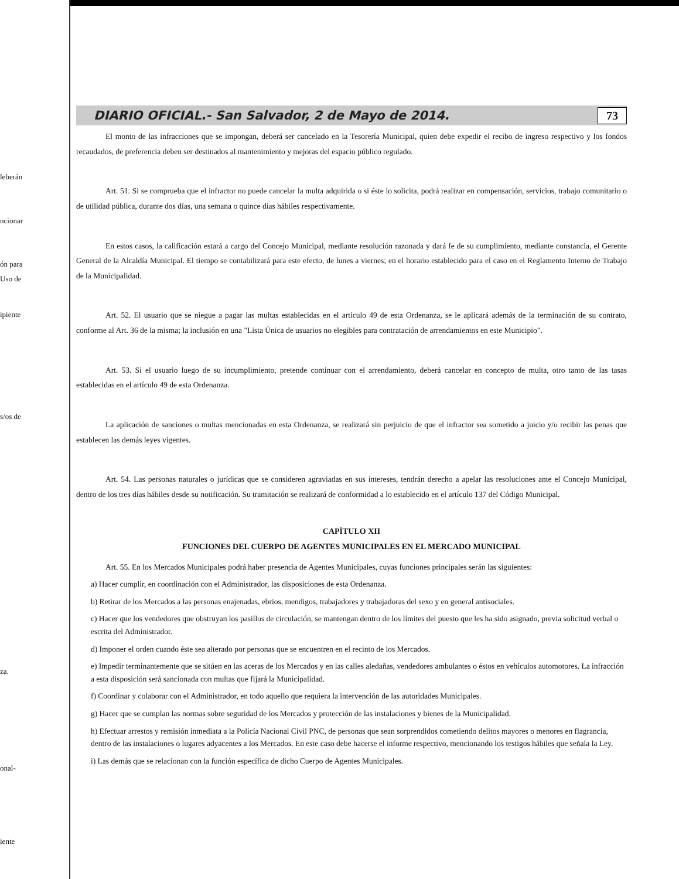leberán
ncionar
ón para
Uso de
ipiente
s/os de
za.
onal-
iente
DIARIO OFICIAL.- San Salvador, 2 de Mayo de 2014. 73
El monto de las infracciones que se impongan, deberá ser cancelado en la Tesorería Municipal, quien debe expedir el recibo de ingreso respectivo y los fondos recaudados, de preferencia deben ser destinados al mantenimiento y mejoras del espacio público regulado.
Art. 51. Si se comprueba que el infractor no puede cancelar la multa adquirida o si éste lo solicita, podrá realizar en compensación, servicios, trabajo comunitario o de utilidad pública, durante dos días, una semana o quince días hábiles respectivamente.
En estos casos, la calificación estará a cargo del Concejo Municipal, mediante resolución razonada y dará fe de su cumplimiento, mediante constancia, el Gerente General de la Alcaldía Municipal. El tiempo se contabilizará para este efecto, de lunes a viernes; en el horario establecido para el caso en el Reglamento Interno de Trabajo de la Municipalidad.
Art. 52. El usuario que se niegue a pagar las multas establecidas en el artículo 49 de esta Ordenanza, se le aplicará además de la terminación de su contrato, conforme al Art. 36 de la misma; la inclusión en una "Lista Única de usuarios no elegibles para contratación de arrendamientos en este Municipio".
Art. 53. Si el usuario luego de su incumplimiento, pretende continuar con el arrendamiento, deberá cancelar en concepto de multa, otro tanto de las tasas establecidas en el artículo 49 de esta Ordenanza.
La aplicación de sanciones o multas mencionadas en esta Ordenanza, se realizará sin perjuicio de que el infractor sea sometido a juicio y/o recibir las penas que establecen las demás leyes vigentes.
Art. 54. Las personas naturales o jurídicas que se consideren agraviadas en sus intereses, tendrán derecho a apelar las resoluciones ante el Concejo Municipal, dentro de los tres días hábiles desde su notificación. Su tramitación se realizará de conformidad a lo establecido en el artículo 137 del Código Municipal.
CAPÍTULO XII
FUNCIONES DEL CUERPO DE AGENTES MUNICIPALES EN EL MERCADO MUNICIPAL
Art. 55. En los Mercados Municipales podrá haber presencia de Agentes Municipales, cuyas funciones principales serán las siguientes:
a) Hacer cumplir, en coordinación con el Administrador, las disposiciones de esta Ordenanza.
b) Retirar de los Mercados a las personas enajenadas, ebrios, mendigos, trabajadores y trabajadoras del sexo y en general antisociales.
c) Hacer que los vendedores que obstruyan los pasillos de circulación, se mantengan dentro de los límites del puesto que les ha sido asignado, previa solicitud verbal o escrita del Administrador.
d) Imponer el orden cuando éste sea alterado por personas que se encuentren en el recinto de los Mercados.
e) Impedir terminantemente que se sitúen en las aceras de los Mercados y en las calles aledañas, vendedores ambulantes o éstos en vehículos automotores. La infracción a esta disposición será sancionada con multas que fijará la Municipalidad.
f) Coordinar y colaborar con el Administrador, en todo aquello que requiera la intervención de las autoridades Municipales.
g) Hacer que se cumplan las normas sobre seguridad de los Mercados y protección de las instalaciones y bienes de la Municipalidad.
h) Efectuar arrestos y remisión inmediata a la Policía Nacional Civil PNC, de personas que sean sorprendidos cometiendo delitos mayores o menores en flagrancia, dentro de las instalaciones o lugares adyacentes a los Mercados. En este caso debe hacerse el informe respectivo, mencionando los testigos hábiles que señala la Ley.
i) Las demás que se relacionan con la función específica de dicho Cuerpo de Agentes Municipales.